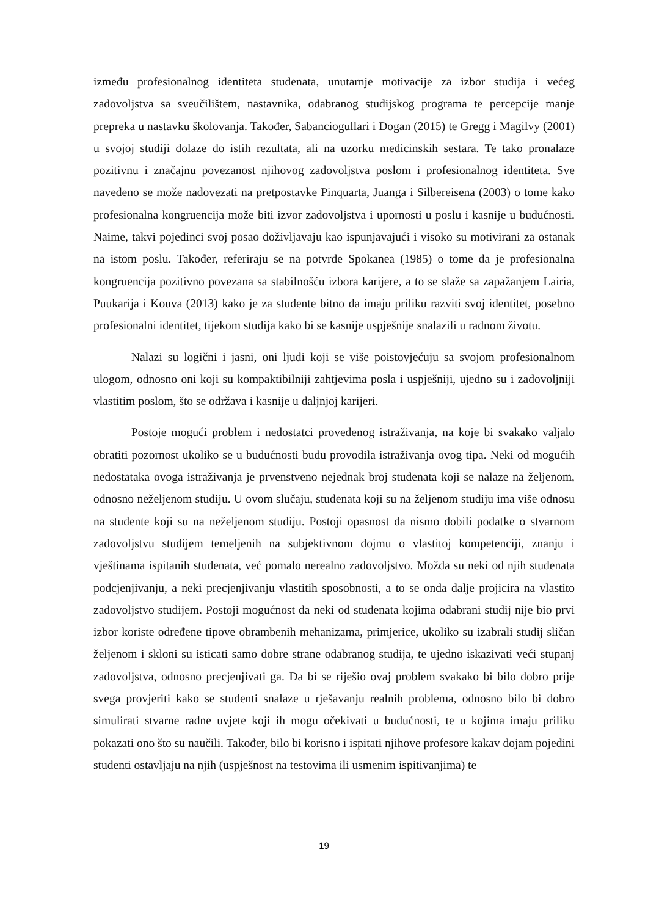između profesionalnog identiteta studenata, unutarnje motivacije za izbor studija i većeg zadovoljstva sa sveučilištem, nastavnika, odabranog studijskog programa te percepcije manje prepreka u nastavku školovanja. Također, Sabanciogullari i Dogan (2015) te Gregg i Magilvy (2001) u svojoj studiji dolaze do istih rezultata, ali na uzorku medicinskih sestara. Te tako pronalaze pozitivnu i značajnu povezanost njihovog zadovoljstva poslom i profesionalnog identiteta. Sve navedeno se može nadovezati na pretpostavke Pinquarta, Juanga i Silbereisena (2003) o tome kako profesionalna kongruencija može biti izvor zadovoljstva i upornosti u poslu i kasnije u budućnosti. Naime, takvi pojedinci svoj posao doživljavaju kao ispunjavajući i visoko su motivirani za ostanak na istom poslu. Također, referiraju se na potvrde Spokanea (1985) o tome da je profesionalna kongruencija pozitivno povezana sa stabilnošću izbora karijere, a to se slaže sa zapažanjem Lairia, Puukarija i Kouva (2013) kako je za studente bitno da imaju priliku razviti svoj identitet, posebno profesionalni identitet, tijekom studija kako bi se kasnije uspješnije snalazili u radnom životu.
Nalazi su logični i jasni, oni ljudi koji se više poistovjećuju sa svojom profesionalnom ulogom, odnosno oni koji su kompaktibilniji zahtjevima posla i uspješniji, ujedno su i zadovoljniji vlastitim poslom, što se održava i kasnije u daljnjoj karijeri.
Postoje mogući problem i nedostatci provedenog istraživanja, na koje bi svakako valjalo obratiti pozornost ukoliko se u budućnosti budu provodila istraživanja ovog tipa. Neki od mogućih nedostataka ovoga istraživanja je prvenstveno nejednak broj studenata koji se nalaze na željenom, odnosno neželjenom studiju. U ovom slučaju, studenata koji su na željenom studiju ima više odnosu na studente koji su na neželjenom studiju. Postoji opasnost da nismo dobili podatke o stvarnom zadovoljstvu studijem temeljenih na subjektivnom dojmu o vlastitoj kompetenciji, znanju i vještinama ispitanih studenata, već pomalo nerealno zadovoljstvo. Možda su neki od njih studenata podcjenjivanju, a neki precjenjivanju vlastitih sposobnosti, a to se onda dalje projicira na vlastito zadovoljstvo studijem. Postoji mogućnost da neki od studenata kojima odabrani studij nije bio prvi izbor koriste određene tipove obrambenih mehanizama, primjerice, ukoliko su izabrali studij sličan željenom i skloni su isticati samo dobre strane odabranog studija, te ujedno iskazivati veći stupanj zadovoljstva, odnosno precjenjivati ga. Da bi se riješio ovaj problem svakako bi bilo dobro prije svega provjeriti kako se studenti snalaze u rješavanju realnih problema, odnosno bilo bi dobro simulirati stvarne radne uvjete koji ih mogu očekivati u budućnosti, te u kojima imaju priliku pokazati ono što su naučili. Također, bilo bi korisno i ispitati njihove profesore kakav dojam pojedini studenti ostavljaju na njih (uspješnost na testovima ili usmenim ispitivanjima) te
19